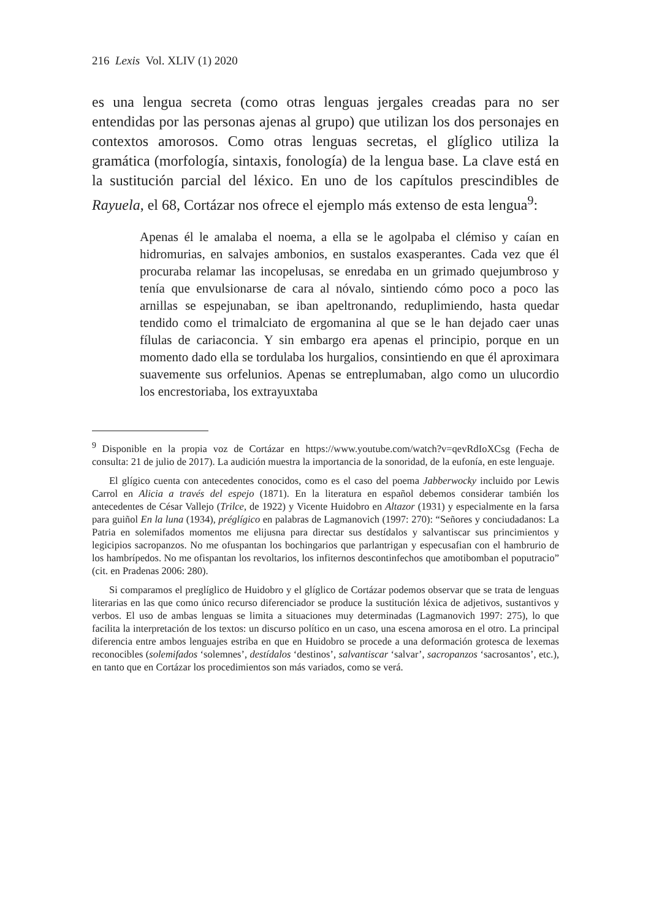216 Lexis Vol. XLIV (1) 2020
es una lengua secreta (como otras lenguas jergales creadas para no ser entendidas por las personas ajenas al grupo) que utilizan los dos personajes en contextos amorosos. Como otras lenguas secretas, el glíglico utiliza la gramática (morfología, sintaxis, fonología) de la lengua base. La clave está en la sustitución parcial del léxico. En uno de los capítulos prescindibles de Rayuela, el 68, Cortázar nos ofrece el ejemplo más extenso de esta lengua<sup>9</sup>:
Apenas él le amalaba el noema, a ella se le agolpaba el clémiso y caían en hidromurias, en salvajes ambonios, en sustalos exasperantes. Cada vez que él procuraba relamar las incopelusas, se enredaba en un grimado quejumbroso y tenía que envulsionarse de cara al nóvalo, sintiendo cómo poco a poco las arnillas se espejunaban, se iban apeltronando, reduplimiendo, hasta quedar tendido como el trimalciato de ergomanina al que se le han dejado caer unas fílulas de cariaconcia. Y sin embargo era apenas el principio, porque en un momento dado ella se tordulaba los hurgalios, consintiendo en que él aproximara suavemente sus orfelunios. Apenas se entreplumaban, algo como un ulucordio los encrestoriaba, los extrayuxtaba
<sup>9</sup> Disponible en la propia voz de Cortázar en https://www.youtube.com/watch?v=qevRdIoXCsg (Fecha de consulta: 21 de julio de 2017). La audición muestra la importancia de la sonoridad, de la eufonía, en este lenguaje.
El glígico cuenta con antecedentes conocidos, como es el caso del poema Jabberwocky incluido por Lewis Carrol en Alicia a través del espejo (1871). En la literatura en español debemos considerar también los antecedentes de César Vallejo (Trilce, de 1922) y Vicente Huidobro en Altazor (1931) y especialmente en la farsa para guiñol En la luna (1934), préglígico en palabras de Lagmanovich (1997: 270): “Señores y conciudadanos: La Patria en solemifados momentos me elijusna para directar sus destídalos y salvantiscar sus princimientos y legicipios sacropanzos. No me ofuspantan los bochingarios que parlantrigan y especusafian con el hambrurio de los hambrípedos. No me ofispantan los revoltarios, los infiternos descontinfechos que amotibomban el poputracio” (cit. en Pradenas 2006: 280).
Si comparamos el preglíglico de Huidobro y el glíglico de Cortázar podemos observar que se trata de lenguas literarias en las que como único recurso diferenciador se produce la sustitución léxica de adjetivos, sustantivos y verbos. El uso de ambas lenguas se limita a situaciones muy determinadas (Lagmanovich 1997: 275), lo que facilita la interpretación de los textos: un discurso político en un caso, una escena amorosa en el otro. La principal diferencia entre ambos lenguajes estriba en que en Huidobro se procede a una deformación grotesca de lexemas reconocibles (solemifados ‘solemnes’, destídalos ‘destinos’, salvantiscar ‘salvar’, sacropanzos ‘sacrosantos’, etc.), en tanto que en Cortázar los procedimientos son más variados, como se verá.